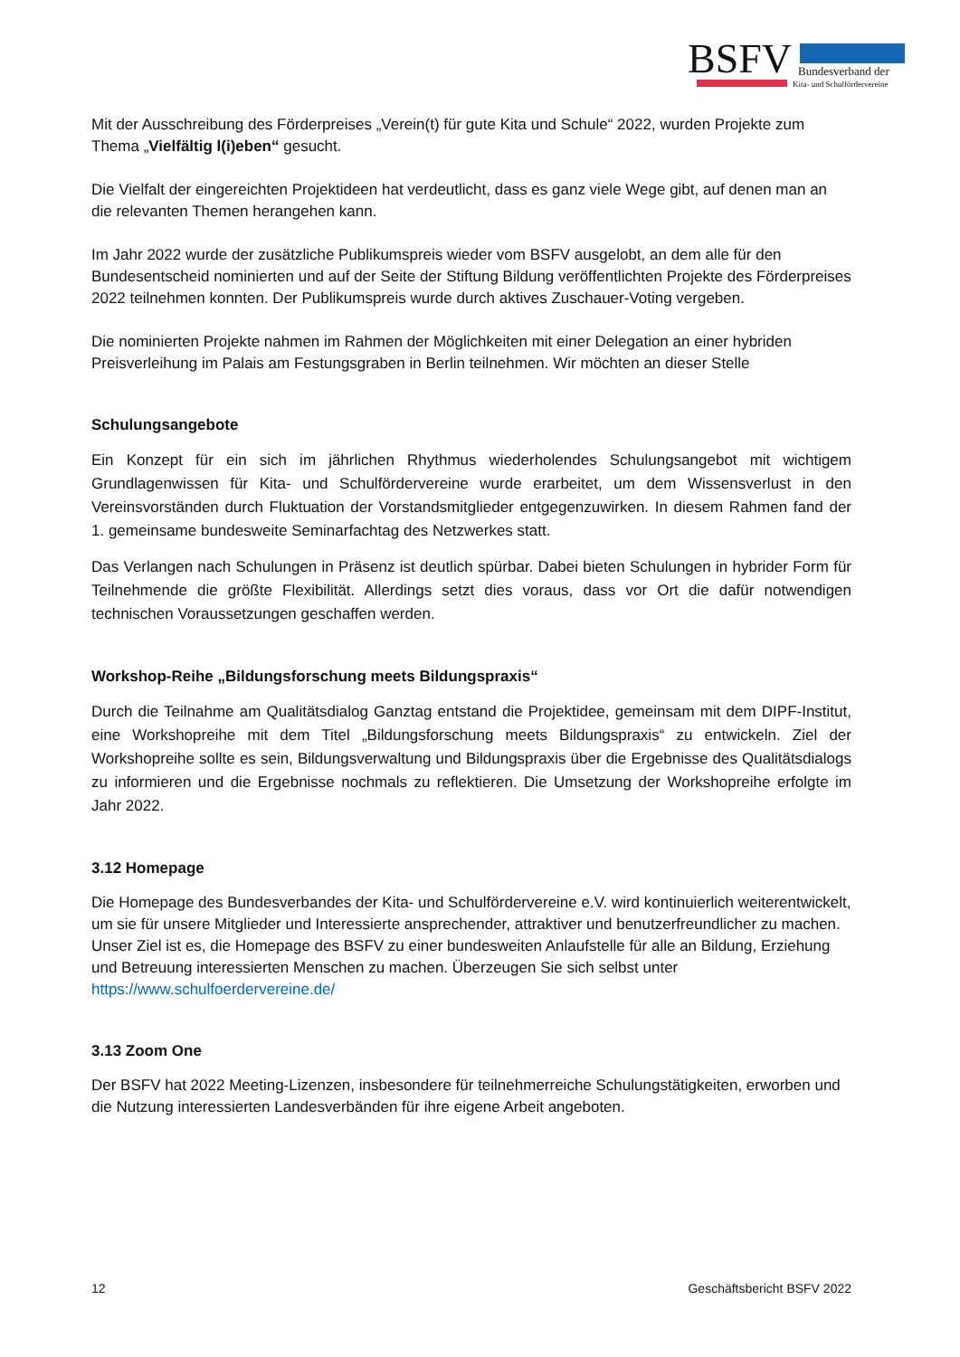BSFV Bundesverband der
Kita- und Schulfördervereine
Mit der Ausschreibung des Förderpreises „Verein(t) für gute Kita und Schule“ 2022, wurden Projekte zum Thema „Vielfältig l(i)eben“ gesucht.
Die Vielfalt der eingereichten Projektideen hat verdeutlicht, dass es ganz viele Wege gibt, auf denen man an die relevanten Themen herangehen kann.
Im Jahr 2022 wurde der zusätzliche Publikumspreis wieder vom BSFV ausgelobt, an dem alle für den Bundesentscheid nominierten und auf der Seite der Stiftung Bildung veröffentlichten Projekte des Förderpreises 2022 teilnehmen konnten. Der Publikumspreis wurde durch aktives Zuschauer-Voting vergeben.
Die nominierten Projekte nahmen im Rahmen der Möglichkeiten mit einer Delegation an einer hybriden Preisverleihung im Palais am Festungsgraben in Berlin teilnehmen. Wir möchten an dieser Stelle
Schulungsangebote
Ein Konzept für ein sich im jährlichen Rhythmus wiederholendes Schulungsangebot mit wichtigem Grundlagenwissen für Kita- und Schulfördervereine wurde erarbeitet, um dem Wissensverlust in den Vereinsvorständen durch Fluktuation der Vorstandsmitglieder entgegenzuwirken. In diesem Rahmen fand der 1. gemeinsame bundesweite Seminarfachtag des Netzwerkes statt.
Das Verlangen nach Schulungen in Präsenz ist deutlich spürbar. Dabei bieten Schulungen in hybrider Form für Teilnehmende die größte Flexibilität. Allerdings setzt dies voraus, dass vor Ort die dafür notwendigen technischen Voraussetzungen geschaffen werden.
Workshop-Reihe „Bildungsforschung meets Bildungspraxis“
Durch die Teilnahme am Qualitätsdialog Ganztag entstand die Projektidee, gemeinsam mit dem DIPF-Institut, eine Workshopreihe mit dem Titel „Bildungsforschung meets Bildungspraxis“ zu entwickeln. Ziel der Workshopreihe sollte es sein, Bildungsverwaltung und Bildungspraxis über die Ergebnisse des Qualitätsdialogs zu informieren und die Ergebnisse nochmals zu reflektieren. Die Umsetzung der Workshopreihe erfolgte im Jahr 2022.
3.12 Homepage
Die Homepage des Bundesverbandes der Kita- und Schulfördervereine e.V. wird kontinuierlich weiterentwickelt, um sie für unsere Mitglieder und Interessierte ansprechender, attraktiver und benutzerfreundlicher zu machen. Unser Ziel ist es, die Homepage des BSFV zu einer bundesweiten Anlaufstelle für alle an Bildung, Erziehung und Betreuung interessierten Menschen zu machen. Überzeugen Sie sich selbst unter https://www.schulfoerdervereine.de/
3.13 Zoom One
Der BSFV hat 2022 Meeting-Lizenzen, insbesondere für teilnehmerreiche Schulungstätigkeiten, erworben und die Nutzung interessierten Landesverbänden für ihre eigene Arbeit angeboten.
12 Geschäftsbericht BSFV 2022